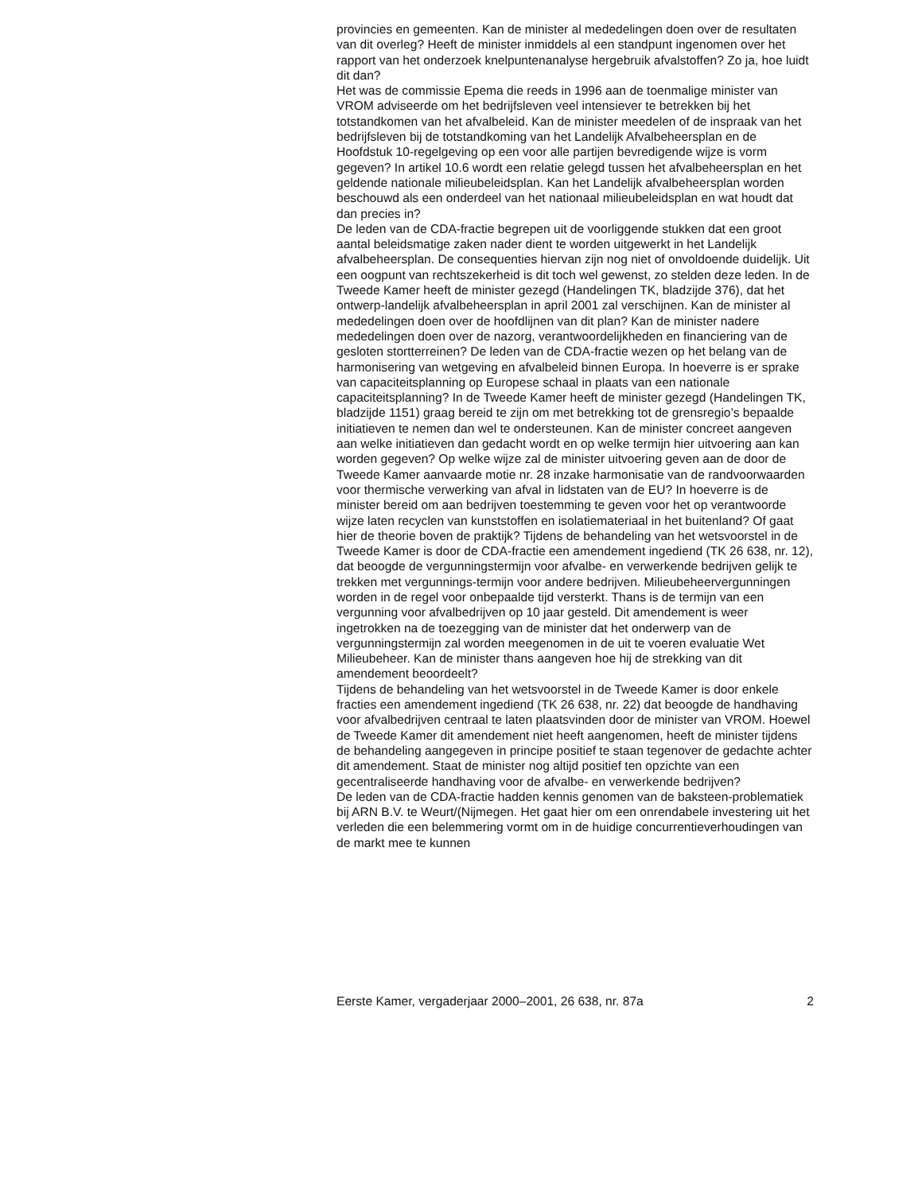provincies en gemeenten. Kan de minister al mededelingen doen over de resultaten van dit overleg? Heeft de minister inmiddels al een standpunt ingenomen over het rapport van het onderzoek knelpuntenanalyse hergebruik afvalstoffen? Zo ja, hoe luidt dit dan?
Het was de commissie Epema die reeds in 1996 aan de toenmalige minister van VROM adviseerde om het bedrijfsleven veel intensiever te betrekken bij het totstandkomen van het afvalbeleid. Kan de minister meedelen of de inspraak van het bedrijfsleven bij de totstandkoming van het Landelijk Afvalbeheersplan en de Hoofdstuk 10-regelgeving op een voor alle partijen bevredigende wijze is vorm gegeven? In artikel 10.6 wordt een relatie gelegd tussen het afvalbeheersplan en het geldende nationale milieubeleidsplan. Kan het Landelijk afvalbeheersplan worden beschouwd als een onderdeel van het nationaal milieubeleidsplan en wat houdt dat dan precies in?
De leden van de CDA-fractie begrepen uit de voorliggende stukken dat een groot aantal beleidsmatige zaken nader dient te worden uitgewerkt in het Landelijk afvalbeheersplan. De consequenties hiervan zijn nog niet of onvoldoende duidelijk. Uit een oogpunt van rechtszekerheid is dit toch wel gewenst, zo stelden deze leden. In de Tweede Kamer heeft de minister gezegd (Handelingen TK, bladzijde 376), dat het ontwerp-landelijk afvalbeheersplan in april 2001 zal verschijnen. Kan de minister al mededelingen doen over de hoofdlijnen van dit plan? Kan de minister nadere mededelingen doen over de nazorg, verantwoordelijkheden en financiering van de gesloten stortterreinen? De leden van de CDA-fractie wezen op het belang van de harmonisering van wetgeving en afvalbeleid binnen Europa. In hoeverre is er sprake van capaciteitsplanning op Europese schaal in plaats van een nationale capaciteitsplanning? In de Tweede Kamer heeft de minister gezegd (Handelingen TK, bladzijde 1151) graag bereid te zijn om met betrekking tot de grensregio’s bepaalde initiatieven te nemen dan wel te ondersteunen. Kan de minister concreet aangeven aan welke initiatieven dan gedacht wordt en op welke termijn hier uitvoering aan kan worden gegeven? Op welke wijze zal de minister uitvoering geven aan de door de Tweede Kamer aanvaarde motie nr. 28 inzake harmonisatie van de randvoorwaarden voor thermische verwerking van afval in lidstaten van de EU? In hoeverre is de minister bereid om aan bedrijven toestemming te geven voor het op verantwoorde wijze laten recyclen van kunststoffen en isolatiemateriaal in het buitenland? Of gaat hier de theorie boven de praktijk? Tijdens de behandeling van het wetsvoorstel in de Tweede Kamer is door de CDA-fractie een amendement ingediend (TK 26 638, nr. 12), dat beoogde de vergunningstermijn voor afvalbe- en verwerkende bedrijven gelijk te trekken met vergunnings-termijn voor andere bedrijven. Milieubeheervergunningen worden in de regel voor onbepaalde tijd versterkt. Thans is de termijn van een vergunning voor afvalbedrijven op 10 jaar gesteld. Dit amendement is weer ingetrokken na de toezegging van de minister dat het onderwerp van de vergunningstermijn zal worden meegenomen in de uit te voeren evaluatie Wet Milieubeheer. Kan de minister thans aangeven hoe hij de strekking van dit amendement beoordeelt?
Tijdens de behandeling van het wetsvoorstel in de Tweede Kamer is door enkele fracties een amendement ingediend (TK 26 638, nr. 22) dat beoogde de handhaving voor afvalbedrijven centraal te laten plaatsvinden door de minister van VROM. Hoewel de Tweede Kamer dit amendement niet heeft aangenomen, heeft de minister tijdens de behandeling aangegeven in principe positief te staan tegenover de gedachte achter dit amendement. Staat de minister nog altijd positief ten opzichte van een gecentraliseerde handhaving voor de afvalbe- en verwerkende bedrijven?
De leden van de CDA-fractie hadden kennis genomen van de baksteen-problematiek bij ARN B.V. te Weurt/(Nijmegen. Het gaat hier om een onrendabele investering uit het verleden die een belemmering vormt om in de huidige concurrentieverhoudingen van de markt mee te kunnen
Eerste Kamer, vergaderjaar 2000–2001, 26 638, nr. 87a 2